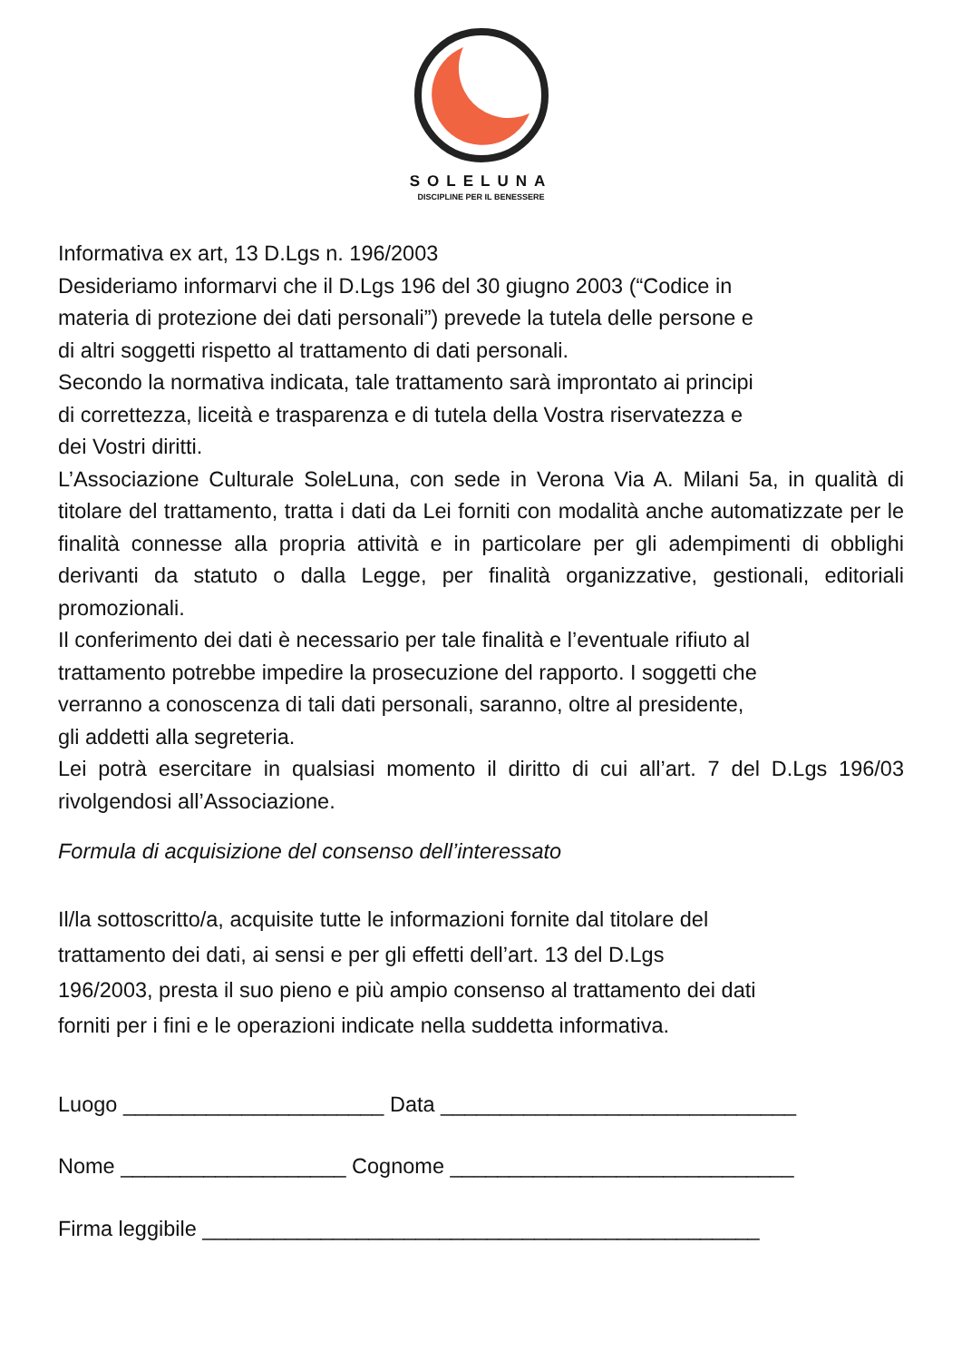SOLELUNA
DISCIPLINE PER IL BENESSERE
Informativa ex art, 13 D.Lgs n. 196/2003
Desideriamo informarvi che il D.Lgs 196 del 30 giugno 2003 (“Codice in
materia di protezione dei dati personali”) prevede la tutela delle persone e
di altri soggetti rispetto al trattamento di dati personali.
Secondo la normativa indicata, tale trattamento sarà improntato ai principi
di correttezza, liceità e trasparenza e di tutela della Vostra riservatezza e
dei Vostri diritti.
L’Associazione Culturale SoleLuna, con sede in Verona Via A. Milani 5a, in qualità di titolare del trattamento, tratta i dati da Lei forniti con modalità anche automatizzate per le finalità connesse alla propria attività e in particolare per gli adempimenti di obblighi derivanti da statuto o dalla Legge, per finalità organizzative, gestionali, editoriali promozionali.
Il conferimento dei dati è necessario per tale finalità e l’eventuale rifiuto al
trattamento potrebbe impedire la prosecuzione del rapporto. I soggetti che
verranno a conoscenza di tali dati personali, saranno, oltre al presidente,
gli addetti alla segreteria.
Lei potrà esercitare in qualsiasi momento il diritto di cui all’art. 7 del D.Lgs 196/03 rivolgendosi all’Associazione.
Formula di acquisizione del consenso dell’interessato
Il/la sottoscritto/a, acquisite tutte le informazioni fornite dal titolare del
trattamento dei dati, ai sensi e per gli effetti dell’art. 13 del D.Lgs
196/2003, presta il suo pieno e più ampio consenso al trattamento dei dati
forniti per i fini e le operazioni indicate nella suddetta informativa.
Luogo ______________________ Data ______________________________
Nome ___________________ Cognome _____________________________
Firma leggibile _______________________________________________